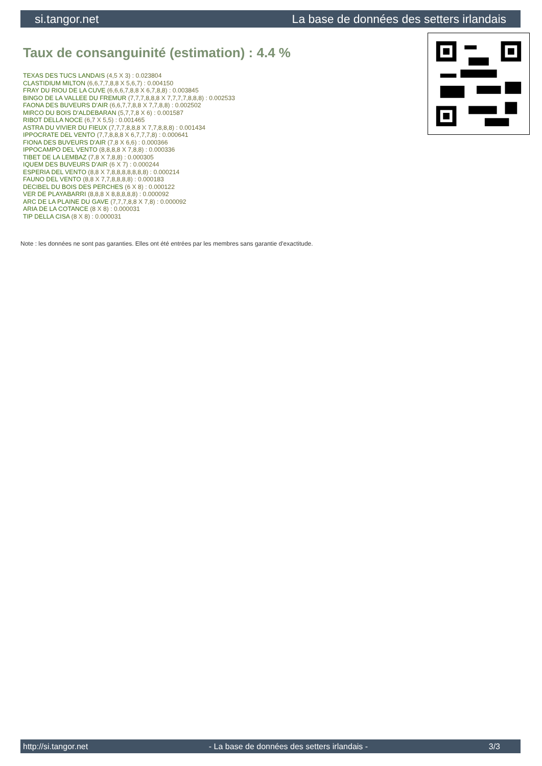si.tangor.net La base de données des setters irlandais
Taux de consanguinité (estimation) : 4.4 %
TEXAS DES TUCS LANDAIS (4,5 X 3) : 0.023804
CLASTIDIUM MILTON (6,6,7,7,8,8 X 5,6,7) : 0.004150
FRAY DU RIOU DE LA CUVE (6,6,6,7,8,8 X 6,7,8,8) : 0.003845
BINGO DE LA VALLEE DU FREMUR (7,7,7,8,8,8 X 7,7,7,7,8,8,8) : 0.002533
FAONA DES BUVEURS D'AIR (6,6,7,7,8,8 X 7,7,8,8) : 0.002502
MIRCO DU BOIS D'ALDEBARAN (5,7,7,8 X 6) : 0.001587
RIBOT DELLA NOCE (6,7 X 5,5) : 0.001465
ASTRA DU VIVIER DU FIEUX (7,7,7,8,8,8 X 7,7,8,8,8) : 0.001434
IPPOCRATE DEL VENTO (7,7,8,8,8 X 6,7,7,7,8) : 0.000641
FIONA DES BUVEURS D'AIR (7,8 X 6,6) : 0.000366
IPPOCAMPO DEL VENTO (8,8,8,8 X 7,8,8) : 0.000336
TIBET DE LA LEMBAZ (7,8 X 7,8,8) : 0.000305
IQUEM DES BUVEURS D'AIR (6 X 7) : 0.000244
ESPERIA DEL VENTO (8,8 X 7,8,8,8,8,8,8,8) : 0.000214
FAUNO DEL VENTO (8,8 X 7,7,8,8,8,8) : 0.000183
DECIBEL DU BOIS DES PERCHES (6 X 8) : 0.000122
VER DE PLAYABARRI (8,8,8 X 8,8,8,8,8) : 0.000092
ARC DE LA PLAINE DU GAVE (7,7,7,8,8 X 7,8) : 0.000092
ARIA DE LA COTANCE (8 X 8) : 0.000031
TIP DELLA CISA (8 X 8) : 0.000031
Note : les données ne sont pas garanties. Elles ont été entrées par les membres sans garantie d'exactitude.
http://si.tangor.net - La base de données des setters irlandais - 3/3